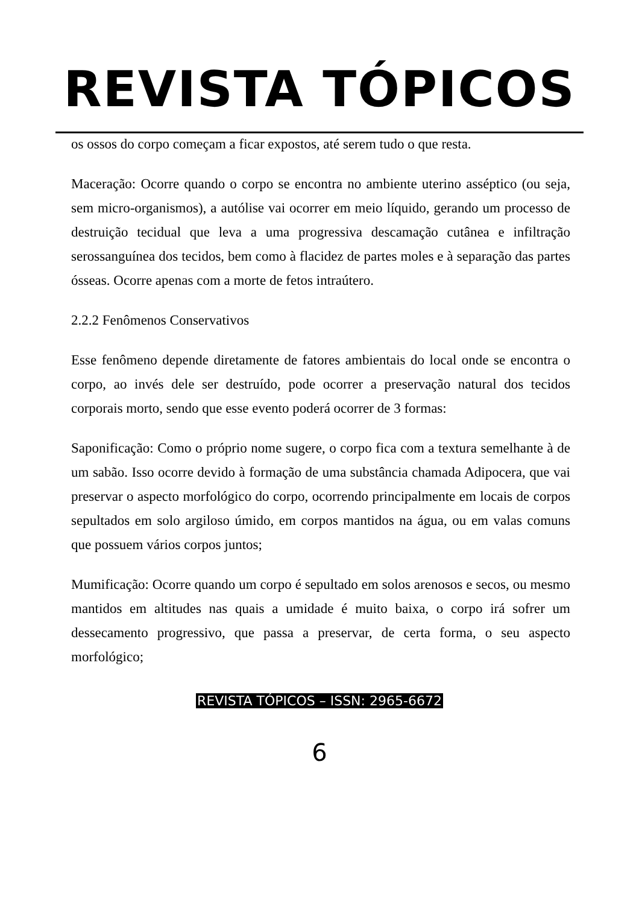REVISTA TÓPICOS
os ossos do corpo começam a ficar expostos, até serem tudo o que resta.
Maceração: Ocorre quando o corpo se encontra no ambiente uterino asséptico (ou seja, sem micro-organismos), a autólise vai ocorrer em meio líquido, gerando um processo de destruição tecidual que leva a uma progressiva descamação cutânea e infiltração serossanguínea dos tecidos, bem como à flacidez de partes moles e à separação das partes ósseas. Ocorre apenas com a morte de fetos intraútero.
2.2.2 Fenômenos Conservativos
Esse fenômeno depende diretamente de fatores ambientais do local onde se encontra o corpo, ao invés dele ser destruído, pode ocorrer a preservação natural dos tecidos corporais morto, sendo que esse evento poderá ocorrer de 3 formas:
Saponificação: Como o próprio nome sugere, o corpo fica com a textura semelhante à de um sabão. Isso ocorre devido à formação de uma substância chamada Adipocera, que vai preservar o aspecto morfológico do corpo, ocorrendo principalmente em locais de corpos sepultados em solo argiloso úmido, em corpos mantidos na água, ou em valas comuns que possuem vários corpos juntos;
Mumificação: Ocorre quando um corpo é sepultado em solos arenosos e secos, ou mesmo mantidos em altitudes nas quais a umidade é muito baixa, o corpo irá sofrer um dessecamento progressivo, que passa a preservar, de certa forma, o seu aspecto morfológico;
REVISTA TÓPICOS – ISSN: 2965-6672
6